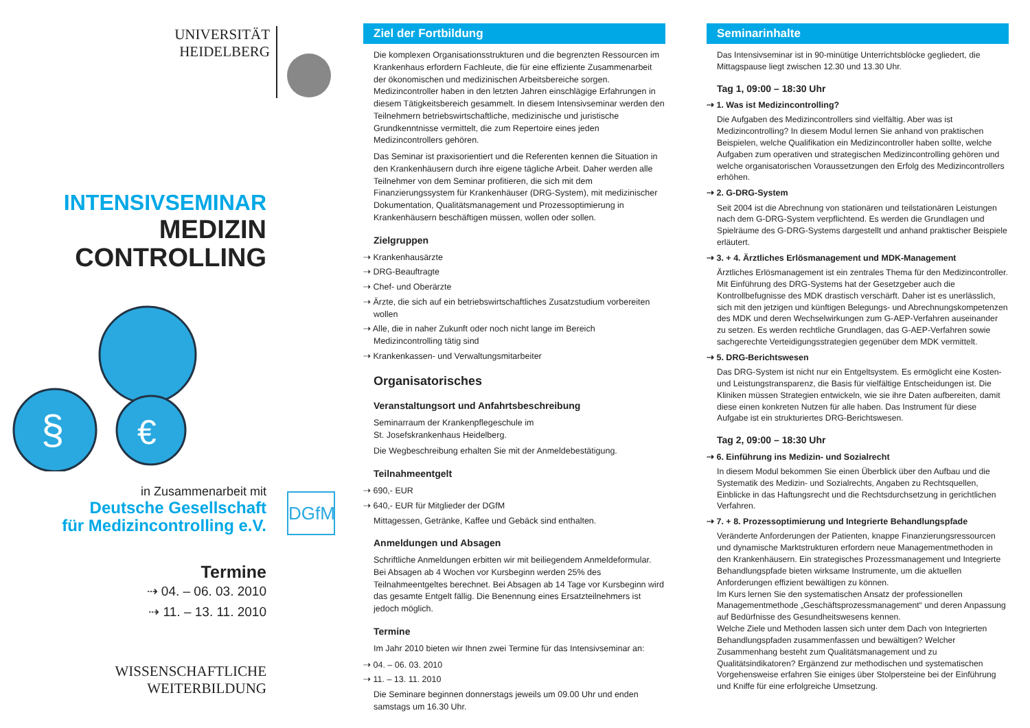UNIVERSITÄT
HEIDELBERG
INTENSIVSEMINAR
MEDIZIN
CONTROLLING
§
€
in Zusammenarbeit mit
Deutsche Gesellschaft
für Medizincontrolling e.V.
DGfM
Termine
⇢ 04. – 06. 03. 2010
⇢ 11. – 13. 11. 2010
WISSENSCHAFTLICHE
WEITERBILDUNG
Ziel der Fortbildung
Die komplexen Organisationsstrukturen und die begrenzten Ressourcen im Krankenhaus erfordern Fachleute, die für eine effiziente Zusammenarbeit der ökonomischen und medizinischen Arbeitsbereiche sorgen. Medizincontroller haben in den letzten Jahren einschlägige Erfahrungen in diesem Tätigkeitsbereich gesammelt. In diesem Intensivseminar werden den Teilnehmern betriebswirtschaftliche, medizinische und juristische Grundkenntnisse vermittelt, die zum Repertoire eines jeden Medizincontrollers gehören.
Das Seminar ist praxisorientiert und die Referenten kennen die Situation in den Krankenhäusern durch ihre eigene tägliche Arbeit. Daher werden alle Teilnehmer von dem Seminar profitieren, die sich mit dem Finanzierungssystem für Krankenhäuser (DRG-System), mit medizinischer Dokumentation, Qualitätsmanagement und Prozessoptimierung in Krankenhäusern beschäftigen müssen, wollen oder sollen.
Zielgruppen
⇢ Krankenhausärzte
⇢ DRG-Beauftragte
⇢ Chef- und Oberärzte
⇢ Ärzte, die sich auf ein betriebswirtschaftliches Zusatzstudium vorbereiten wollen
⇢ Alle, die in naher Zukunft oder noch nicht lange im Bereich Medizincontrolling tätig sind
⇢ Krankenkassen- und Verwaltungsmitarbeiter
Organisatorisches
Veranstaltungsort und Anfahrtsbeschreibung
Seminarraum der Krankenpflegeschule im
St. Josefskrankenhaus Heidelberg.
Die Wegbeschreibung erhalten Sie mit der Anmeldebestätigung.
Teilnahmeentgelt
⇢ 690,- EUR
⇢ 640,- EUR für Mitglieder der DGfM
Mittagessen, Getränke, Kaffee und Gebäck sind enthalten.
Anmeldungen und Absagen
Schriftliche Anmeldungen erbitten wir mit beiliegendem Anmeldeformular. Bei Absagen ab 4 Wochen vor Kursbeginn werden 25% des Teilnahmeentgeltes berechnet. Bei Absagen ab 14 Tage vor Kursbeginn wird das gesamte Entgelt fällig. Die Benennung eines Ersatzteilnehmers ist jedoch möglich.
Termine
Im Jahr 2010 bieten wir Ihnen zwei Termine für das Intensivseminar an:
⇢ 04. – 06. 03. 2010
⇢ 11. – 13. 11. 2010
Die Seminare beginnen donnerstags jeweils um 09.00 Uhr und enden samstags um 16.30 Uhr.
Seminarinhalte
Das Intensivseminar ist in 90-minütige Unterrichtsblöcke gegliedert, die Mittagspause liegt zwischen 12.30 und 13.30 Uhr.
Tag 1, 09:00 – 18:30 Uhr
⇢ 1. Was ist Medizincontrolling?
Die Aufgaben des Medizincontrollers sind vielfältig. Aber was ist Medizincontrolling? In diesem Modul lernen Sie anhand von praktischen Beispielen, welche Qualifikation ein Medizincontroller haben sollte, welche Aufgaben zum operativen und strategischen Medizincontrolling gehören und welche organisatorischen Voraussetzungen den Erfolg des Medizincontrollers erhöhen.
⇢ 2. G-DRG-System
Seit 2004 ist die Abrechnung von stationären und teilstationären Leistungen nach dem G-DRG-System verpflichtend. Es werden die Grundlagen und Spielräume des G-DRG-Systems dargestellt und anhand praktischer Beispiele erläutert.
⇢ 3. + 4. Ärztliches Erlösmanagement und MDK-Management
Ärztliches Erlösmanagement ist ein zentrales Thema für den Medizincontroller. Mit Einführung des DRG-Systems hat der Gesetzgeber auch die Kontrollbefugnisse des MDK drastisch verschärft. Daher ist es unerlässlich, sich mit den jetzigen und künftigen Belegungs- und Abrechnungskompetenzen des MDK und deren Wechselwirkungen zum G-AEP-Verfahren auseinander zu setzen. Es werden rechtliche Grundlagen, das G-AEP-Verfahren sowie sachgerechte Verteidigungsstrategien gegenüber dem MDK vermittelt.
⇢ 5. DRG-Berichtswesen
Das DRG-System ist nicht nur ein Entgeltsystem. Es ermöglicht eine Kosten- und Leistungstransparenz, die Basis für vielfältige Entscheidungen ist. Die Kliniken müssen Strategien entwickeln, wie sie ihre Daten aufbereiten, damit diese einen konkreten Nutzen für alle haben. Das Instrument für diese Aufgabe ist ein strukturiertes DRG-Berichtswesen.
Tag 2, 09:00 – 18:30 Uhr
⇢ 6. Einführung ins Medizin- und Sozialrecht
In diesem Modul bekommen Sie einen Überblick über den Aufbau und die Systematik des Medizin- und Sozialrechts, Angaben zu Rechtsquellen, Einblicke in das Haftungsrecht und die Rechtsdurchsetzung in gerichtlichen Verfahren.
⇢ 7. + 8. Prozessoptimierung und Integrierte Behandlungspfade
Veränderte Anforderungen der Patienten, knappe Finanzierungsressourcen und dynamische Marktstrukturen erfordern neue Managementmethoden in den Krankenhäusern. Ein strategisches Prozessmanagement und Integrierte Behandlungspfade bieten wirksame Instrumente, um die aktuellen Anforderungen effizient bewältigen zu können.
Im Kurs lernen Sie den systematischen Ansatz der professionellen Managementmethode „Geschäftsprozessmanagement“ und deren Anpassung auf Bedürfnisse des Gesundheitswesens kennen.
Welche Ziele und Methoden lassen sich unter dem Dach von Integrierten Behandlungspfaden zusammenfassen und bewältigen? Welcher Zusammenhang besteht zum Qualitätsmanagement und zu Qualitätsindikatoren? Ergänzend zur methodischen und systematischen Vorgehensweise erfahren Sie einiges über Stolpersteine bei der Einführung und Kniffe für eine erfolgreiche Umsetzung.